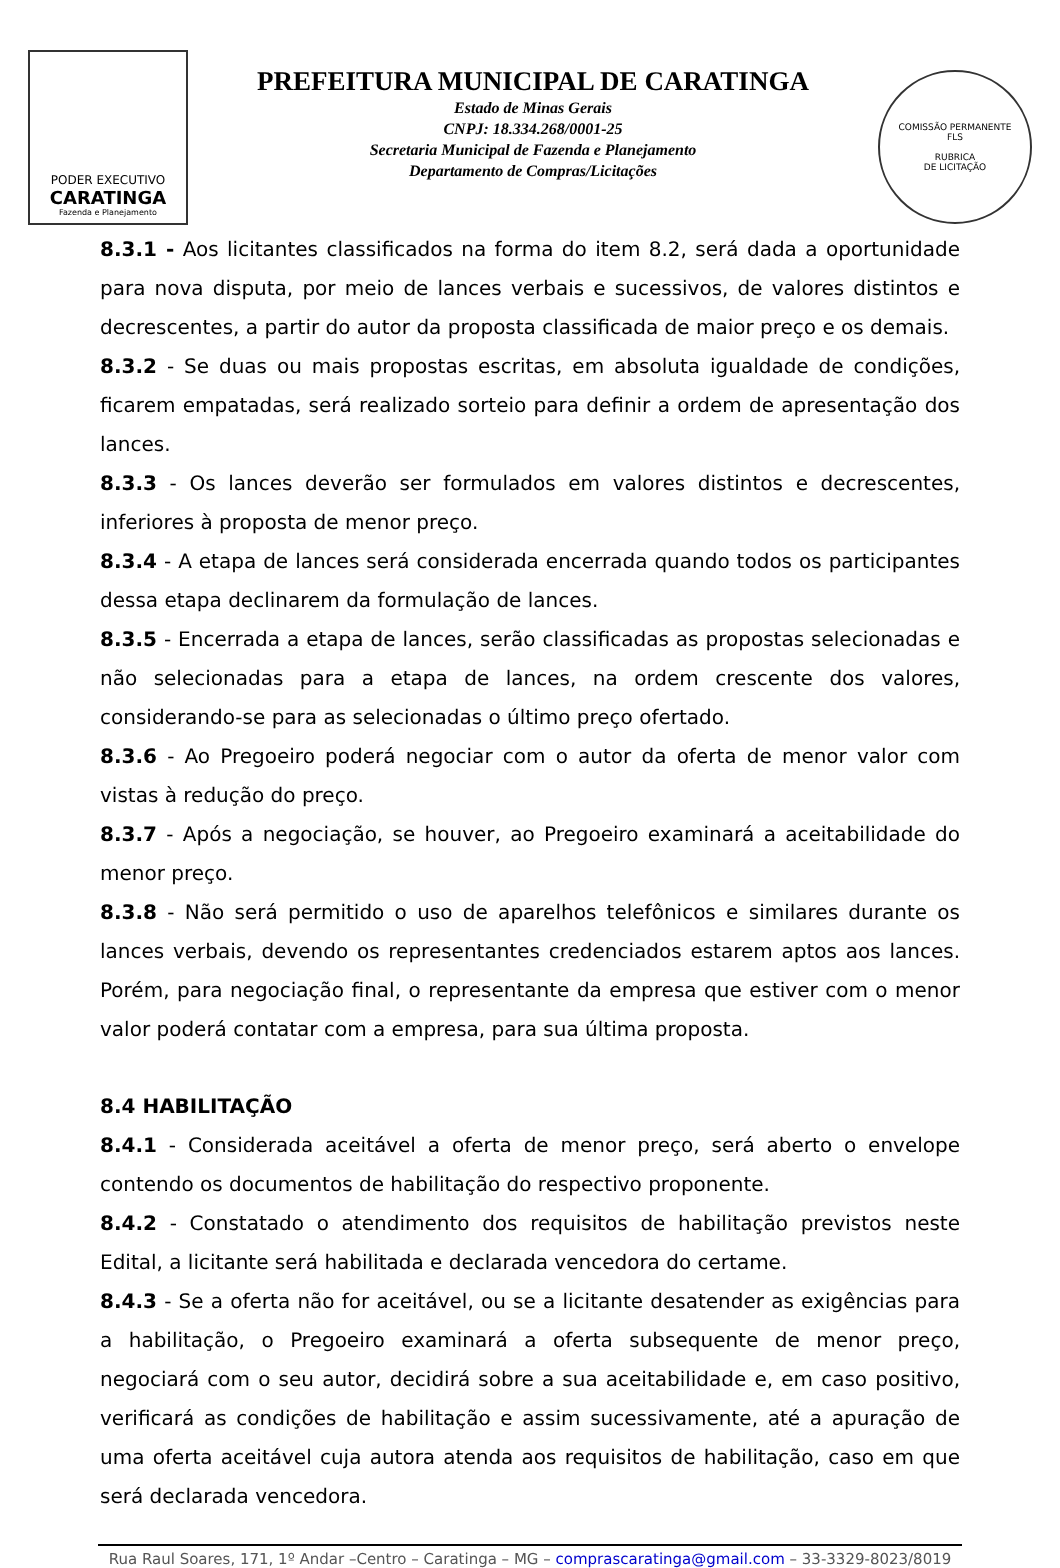PODER EXECUTIVO
CARATINGA
Fazenda e Planejamento
PREFEITURA MUNICIPAL DE CARATINGA
Estado de Minas Gerais
CNPJ: 18.334.268/0001-25
Secretaria Municipal de Fazenda e Planejamento
Departamento de Compras/Licitações
COMISSÃO PERMANENTE
FLS
RUBRICA
DE LICITAÇÃO
8.3.1 - Aos licitantes classificados na forma do item 8.2, será dada a oportunidade para nova disputa, por meio de lances verbais e sucessivos, de valores distintos e decrescentes, a partir do autor da proposta classificada de maior preço e os demais.
8.3.2 - Se duas ou mais propostas escritas, em absoluta igualdade de condições, ficarem empatadas, será realizado sorteio para definir a ordem de apresentação dos lances.
8.3.3 - Os lances deverão ser formulados em valores distintos e decrescentes, inferiores à proposta de menor preço.
8.3.4 - A etapa de lances será considerada encerrada quando todos os participantes dessa etapa declinarem da formulação de lances.
8.3.5 - Encerrada a etapa de lances, serão classificadas as propostas selecionadas e não selecionadas para a etapa de lances, na ordem crescente dos valores, considerando-se para as selecionadas o último preço ofertado.
8.3.6 - Ao Pregoeiro poderá negociar com o autor da oferta de menor valor com vistas à redução do preço.
8.3.7 - Após a negociação, se houver, ao Pregoeiro examinará a aceitabilidade do menor preço.
8.3.8 - Não será permitido o uso de aparelhos telefônicos e similares durante os lances verbais, devendo os representantes credenciados estarem aptos aos lances. Porém, para negociação final, o representante da empresa que estiver com o menor valor poderá contatar com a empresa, para sua última proposta.
8.4 HABILITAÇÃO
8.4.1 - Considerada aceitável a oferta de menor preço, será aberto o envelope contendo os documentos de habilitação do respectivo proponente.
8.4.2 - Constatado o atendimento dos requisitos de habilitação previstos neste Edital, a licitante será habilitada e declarada vencedora do certame.
8.4.3 - Se a oferta não for aceitável, ou se a licitante desatender as exigências para a habilitação, o Pregoeiro examinará a oferta subsequente de menor preço, negociará com o seu autor, decidirá sobre a sua aceitabilidade e, em caso positivo, verificará as condições de habilitação e assim sucessivamente, até a apuração de uma oferta aceitável cuja autora atenda aos requisitos de habilitação, caso em que será declarada vencedora.
Rua Raul Soares, 171, 1º Andar –Centro – Caratinga – MG – comprascaratinga@gmail.com – 33-3329-8023/8019